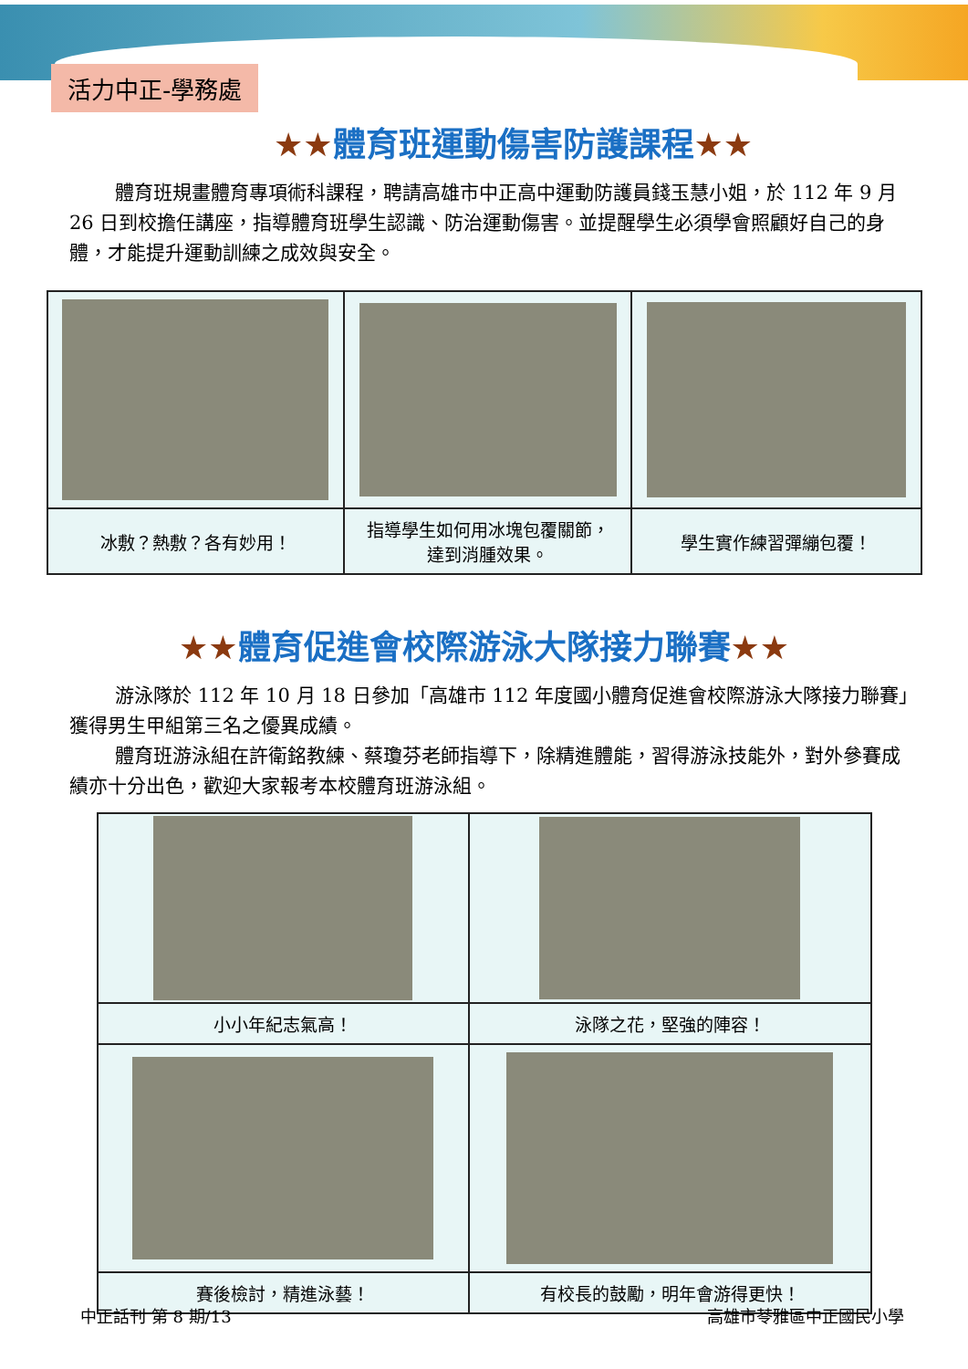活力中正-學務處
★★體育班運動傷害防護課程★★
體育班規畫體育專項術科課程，聘請高雄市中正高中運動防護員錢玉慧小姐，於 112 年 9 月 26 日到校擔任講座，指導體育班學生認識、防治運動傷害。並提醒學生必須學會照顧好自己的身體，才能提升運動訓練之成效與安全。
| 冰敷？熱敷？各有妙用！ | 指導學生如何用冰塊包覆關節， 達到消腫效果。 | 學生實作練習彈繃包覆！ |
★★體育促進會校際游泳大隊接力聯賽★★
游泳隊於 112 年 10 月 18 日參加「高雄市 112 年度國小體育促進會校際游泳大隊接力聯賽」獲得男生甲組第三名之優異成績。
體育班游泳組在許衛銘教練、蔡瓊芬老師指導下，除精進體能，習得游泳技能外，對外參賽成績亦十分出色，歡迎大家報考本校體育班游泳組。
| 小小年紀志氣高！ | 泳隊之花，堅強的陣容！ |
| 賽後檢討，精進泳藝！ | 有校長的鼓勵，明年會游得更快！ |
中正話刊 第 8 期/13 高雄市苓雅區中正國民小學